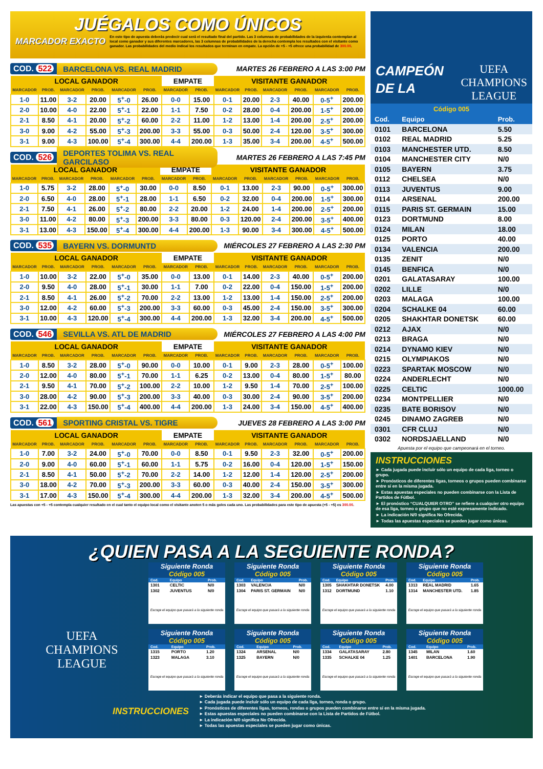JUÉGALOS COMO ÚNICOS
MARCADOR EXACTO
En este tipo de apuesta deberás predecir cual será el resultado final del partido. Las 3 columnas de probabilidades de la izquierda contemplan al local como ganador y sus diferentes marcadores, las 3 columnas de probabilidades de la derecha contempla los resultados con el visitante como ganador. Las probabilidades del medio indical los resultados que terminan en empate. La opción de +5 - +5 ofrece una probabilidad de 300.00.
COD. 522 BARCELONA VS. REAL MADRID
MARTES 26 FEBRERO A LAS 3:00 PM
| LOCAL GANADOR | | | | | | EMPATE | | VISITANTE GANADOR | | | | | |
| --- | --- | --- | --- | --- | --- | --- | --- | --- | --- | --- | --- | --- | --- |
| MARCADOR | PROB. | MARCADOR | PROB. | MARCADOR | PROB. | MARCADOR | PROB. | MARCADOR | PROB. | MARCADOR | PROB. | MARCADOR | PROB. |
| 1-0 | 11.00 | 3-2 | 20.00 | 5<sup>+</sup>-0 | 26.00 | 0-0 | 15.00 | 0-1 | 20.00 | 2-3 | 40.00 | 0-5<sup>+</sup> | 200.00 |
| 2-0 | 10.00 | 4-0 | 22.00 | 5<sup>+</sup>-1 | 22.00 | 1-1 | 7.50 | 0-2 | 28.00 | 0-4 | 200.00 | 1-5<sup>+</sup> | 200.00 |
| 2-1 | 8.50 | 4-1 | 20.00 | 5<sup>+</sup>-2 | 60.00 | 2-2 | 11.00 | 1-2 | 13.00 | 1-4 | 200.00 | 2-5<sup>+</sup> | 200.00 |
| 3-0 | 9.00 | 4-2 | 55.00 | 5<sup>+</sup>-3 | 200.00 | 3-3 | 55.00 | 0-3 | 50.00 | 2-4 | 120.00 | 3-5<sup>+</sup> | 300.00 |
| 3-1 | 9.00 | 4-3 | 100.00 | 5<sup>+</sup>-4 | 300.00 | 4-4 | 200.00 | 1-3 | 35.00 | 3-4 | 200.00 | 4-5<sup>+</sup> | 500.00 |
COD. 526
DEPORTES TOLIMA VS. REAL GARCILASO
MARTES 26 FEBRERO A LAS 7:45 PM
| LOCAL GANADOR | | | | | | EMPATE | | VISITANTE GANADOR | | | | | |
| --- | --- | --- | --- | --- | --- | --- | --- | --- | --- | --- | --- | --- | --- |
| MARCADOR | PROB. | MARCADOR | PROB. | MARCADOR | PROB. | MARCADOR | PROB. | MARCADOR | PROB. | MARCADOR | PROB. | MARCADOR | PROB. |
| 1-0 | 5.75 | 3-2 | 28.00 | 5<sup>+</sup>-0 | 30.00 | 0-0 | 8.50 | 0-1 | 13.00 | 2-3 | 90.00 | 0-5<sup>+</sup> | 300.00 |
| 2-0 | 6.50 | 4-0 | 28.00 | 5<sup>+</sup>-1 | 28.00 | 1-1 | 6.50 | 0-2 | 32.00 | 0-4 | 200.00 | 1-5<sup>+</sup> | 300.00 |
| 2-1 | 7.50 | 4-1 | 26.00 | 5<sup>+</sup>-2 | 80.00 | 2-2 | 20.00 | 1-2 | 24.00 | 1-4 | 200.00 | 2-5<sup>+</sup> | 200.00 |
| 3-0 | 11.00 | 4-2 | 80.00 | 5<sup>+</sup>-3 | 200.00 | 3-3 | 80.00 | 0-3 | 120.00 | 2-4 | 200.00 | 3-5<sup>+</sup> | 400.00 |
| 3-1 | 13.00 | 4-3 | 150.00 | 5<sup>+</sup>-4 | 300.00 | 4-4 | 200.00 | 1-3 | 90.00 | 3-4 | 300.00 | 4-5<sup>+</sup> | 500.00 |
COD. 535 BAYERN VS. DORMUNTD
MIÉRCOLES 27 FEBRERO A LAS 2:30 PM
| LOCAL GANADOR | | | | | | EMPATE | | VISITANTE GANADOR | | | | | |
| --- | --- | --- | --- | --- | --- | --- | --- | --- | --- | --- | --- | --- | --- |
| MARCADOR | PROB. | MARCADOR | PROB. | MARCADOR | PROB. | MARCADOR | PROB. | MARCADOR | PROB. | MARCADOR | PROB. | MARCADOR | PROB. |
| 1-0 | 10.00 | 3-2 | 22.00 | 5<sup>+</sup>-0 | 35.00 | 0-0 | 13.00 | 0-1 | 14.00 | 2-3 | 40.00 | 0-5<sup>+</sup> | 200.00 |
| 2-0 | 9.50 | 4-0 | 28.00 | 5<sup>+</sup>-1 | 30.00 | 1-1 | 7.00 | 0-2 | 22.00 | 0-4 | 150.00 | 1-5<sup>+</sup> | 200.00 |
| 2-1 | 8.50 | 4-1 | 26.00 | 5<sup>+</sup>-2 | 70.00 | 2-2 | 13.00 | 1-2 | 13.00 | 1-4 | 150.00 | 2-5<sup>+</sup> | 200.00 |
| 3-0 | 12.00 | 4-2 | 60.00 | 5<sup>+</sup>-3 | 200.00 | 3-3 | 60.00 | 0-3 | 45.00 | 2-4 | 150.00 | 3-5<sup>+</sup> | 300.00 |
| 3-1 | 10.00 | 4-3 | 120.00 | 5<sup>+</sup>-4 | 300.00 | 4-4 | 200.00 | 1-3 | 32.00 | 3-4 | 200.00 | 4-5<sup>+</sup> | 500.00 |
COD. 546 SEVILLA VS. ATL DE MADRID
MIÉRCOLES 27 FEBRERO A LAS 4:00 PM
| LOCAL GANADOR | | | | | | EMPATE | | VISITANTE GANADOR | | | | | |
| --- | --- | --- | --- | --- | --- | --- | --- | --- | --- | --- | --- | --- | --- |
| MARCADOR | PROB. | MARCADOR | PROB. | MARCADOR | PROB. | MARCADOR | PROB. | MARCADOR | PROB. | MARCADOR | PROB. | MARCADOR | PROB. |
| 1-0 | 8.50 | 3-2 | 28.00 | 5<sup>+</sup>-0 | 90.00 | 0-0 | 10.00 | 0-1 | 9.00 | 2-3 | 28.00 | 0-5<sup>+</sup> | 100.00 |
| 2-0 | 12.00 | 4-0 | 80.00 | 5<sup>+</sup>-1 | 70.00 | 1-1 | 6.25 | 0-2 | 13.00 | 0-4 | 80.00 | 1-5<sup>+</sup> | 80.00 |
| 2-1 | 9.50 | 4-1 | 70.00 | 5<sup>+</sup>-2 | 100.00 | 2-2 | 10.00 | 1-2 | 9.50 | 1-4 | 70.00 | 2-5<sup>+</sup> | 100.00 |
| 3-0 | 28.00 | 4-2 | 90.00 | 5<sup>+</sup>-3 | 200.00 | 3-3 | 40.00 | 0-3 | 30.00 | 2-4 | 90.00 | 3-5<sup>+</sup> | 200.00 |
| 3-1 | 22.00 | 4-3 | 150.00 | 5<sup>+</sup>-4 | 400.00 | 4-4 | 200.00 | 1-3 | 24.00 | 3-4 | 150.00 | 4-5<sup>+</sup> | 400.00 |
COD. 561 SPORTING CRISTAL VS. TIGRE
JUEVES 28 FEBRERO A LAS 3:00 PM
| LOCAL GANADOR | | | | | | EMPATE | | VISITANTE GANADOR | | | | | |
| --- | --- | --- | --- | --- | --- | --- | --- | --- | --- | --- | --- | --- | --- |
| MARCADOR | PROB. | MARCADOR | PROB. | MARCADOR | PROB. | MARCADOR | PROB. | MARCADOR | PROB. | MARCADOR | PROB. | MARCADOR | PROB. |
| 1-0 | 7.00 | 3-2 | 24.00 | 5<sup>+</sup>-0 | 70.00 | 0-0 | 8.50 | 0-1 | 9.50 | 2-3 | 32.00 | 0-5<sup>+</sup> | 200.00 |
| 2-0 | 9.00 | 4-0 | 60.00 | 5<sup>+</sup>-1 | 60.00 | 1-1 | 5.75 | 0-2 | 16.00 | 0-4 | 120.00 | 1-5<sup>+</sup> | 150.00 |
| 2-1 | 8.50 | 4-1 | 50.00 | 5<sup>+</sup>-2 | 70.00 | 2-2 | 14.00 | 1-2 | 12.00 | 1-4 | 120.00 | 2-5<sup>+</sup> | 200.00 |
| 3-0 | 18.00 | 4-2 | 70.00 | 5<sup>+</sup>-3 | 200.00 | 3-3 | 60.00 | 0-3 | 40.00 | 2-4 | 150.00 | 3-5<sup>+</sup> | 300.00 |
| 3-1 | 17.00 | 4-3 | 150.00 | 5<sup>+</sup>-4 | 300.00 | 4-4 | 200.00 | 1-3 | 32.00 | 3-4 | 200.00 | 4-5<sup>+</sup> | 500.00 |
Las apuestas con +5 - +5 contempla cualquier resultado en el cual tanto el equipo local como el visitante anoten 5 o más goles cada uno. Las probabilidades para este tipo de apuesta (+5 - +5) es 300.00.
CAMPEÓN
DE LA
UEFA
CHAMPIONS
LEAGUE
Código 005
| Cod. | Equipo | Prob. |
| --- | --- | --- |
| 0101 | BARCELONA | 5.50 |
| 0102 | REAL MADRID | 5.25 |
| 0103 | MANCHESTER UTD. | 8.50 |
| 0104 | MANCHESTER CITY | N/0 |
| 0105 | BAYERN | 3.75 |
| 0112 | CHELSEA | N/0 |
| 0113 | JUVENTUS | 9.00 |
| 0114 | ARSENAL | 200.00 |
| 0115 | PARIS ST. GERMAIN | 15.00 |
| 0123 | DORTMUND | 8.00 |
| 0124 | MILAN | 18.00 |
| 0125 | PORTO | 40.00 |
| 0134 | VALENCIA | 200.00 |
| 0135 | ZENIT | N/0 |
| 0145 | BENFICA | N/0 |
| 0201 | GALATASARAY | 100.00 |
| 0202 | LILLE | N/0 |
| 0203 | MALAGA | 100.00 |
| 0204 | SCHALKE 04 | 60.00 |
| 0205 | SHAKHTAR DONETSK | 60.00 |
| 0212 | AJAX | N/0 |
| 0213 | BRAGA | N/0 |
| 0214 | DYNAMO KIEV | N/0 |
| 0215 | OLYMPIAKOS | N/0 |
| 0223 | SPARTAK MOSCOW | N/0 |
| 0224 | ANDERLECHT | N/0 |
| 0225 | CELTIC | 1000.00 |
| 0234 | MONTPELLIER | N/0 |
| 0235 | BATE BORISOV | N/0 |
| 0245 | DINAMO ZAGREB | N/0 |
| 0301 | CFR CLUJ | N/0 |
| 0302 | NORDSJAELLAND | N/0 |
Apuesta por el equipo que campeonará en el torneo.
INSTRUCCIONES
► Cada jugada puede incluir sólo un equipo de cada liga, torneo o grupo.
► Pronósticos de diferentes ligas, torneos o grupos pueden combinarse entre sí en la misma jugada.
► Estas apuestas especiales no pueden combinarse con la Lista de Partidos de Fútbol.
► El pronóstico “CUALQUIER OTRO” se refiere a cualquier otro equipo de esa liga, torneo o grupo que no esté expresamente indicado.
► La indicación N/0 significa No Ofrecida.
► Todas las apuestas especiales se pueden jugar como únicas.
¿QUIEN PASA A LA SEGUIENTE RONDA?
UEFA
CHAMPIONS
LEAGUE
Siguiente Ronda
Código 005
| Cod. | Equipo | Prob. |
| --- | --- | --- |
| 1301 | CELTIC | N/0 |
| 1302 | JUVENTUS | N/0 |
Escoge el equipo que pasará a la siguiente ronda
Siguiente Ronda
Código 005
| Cod. | Equipo | Prob. |
| --- | --- | --- |
| 1303 | VALENCIA | N/0 |
| 1304 | PARIS ST. GERMAIN | N/0 |
Escoge el equipo que pasará a la siguiente ronda
Siguiente Ronda
Código 005
| Cod. | Equipo | Prob. |
| --- | --- | --- |
| 1305 | SHAKHTAR DONETSK | 4.00 |
| 1312 | DORTMUND | 1.10 |
Escoge el equipo que pasará a la siguiente ronda
Siguiente Ronda
Código 005
| Cod. | Equipo | Prob. |
| --- | --- | --- |
| 1313 | REAL MADRID | 1.65 |
| 1314 | MANCHESTER UTD. | 1.85 |
Escoge el equipo que pasará a la siguiente ronda
Siguiente Ronda
Código 005
| Cod. | Equipo | Prob. |
| --- | --- | --- |
| 1315 | PORTO | 1.20 |
| 1323 | MALAGA | 3.10 |
Escoge el equipo que pasará a la siguiente ronda
Siguiente Ronda
Código 005
| Cod. | Equipo | Prob. |
| --- | --- | --- |
| 1324 | ARSENAL | N/0 |
| 1325 | BAYERN | N/0 |
Escoge el equipo que pasará a la siguiente ronda
Siguiente Ronda
Código 005
| Cod. | Equipo | Prob. |
| --- | --- | --- |
| 1334 | GALATASARAY | 2.80 |
| 1335 | SCHALKE 04 | 1.25 |
Escoge el equipo que pasará a la siguiente ronda
Siguiente Ronda
Código 005
| Cod. | Equipo | Prob. |
| --- | --- | --- |
| 1345 | MILAN | 1.60 |
| 1401 | BARCELONA | 1.90 |
Escoge el equipo que pasará a la siguiente ronda
INSTRUCCIONES
► Deberás indicar el equipo que pasa a la siguiente ronda.
► Cada jugada puede incluir sólo un equipo de cada liga, torneo, ronda o grupo.
► Pronósticos de diferentes ligas, torneos, rondas o grupos pueden combinarse entre sí en la misma jugada.
► Estas apuestas especiales no pueden combinarse con la Lista de Partidos de Fútbol.
► La indicación N/0 significa No Ofrecida.
► Todas las apuestas especiales se pueden jugar como únicas.